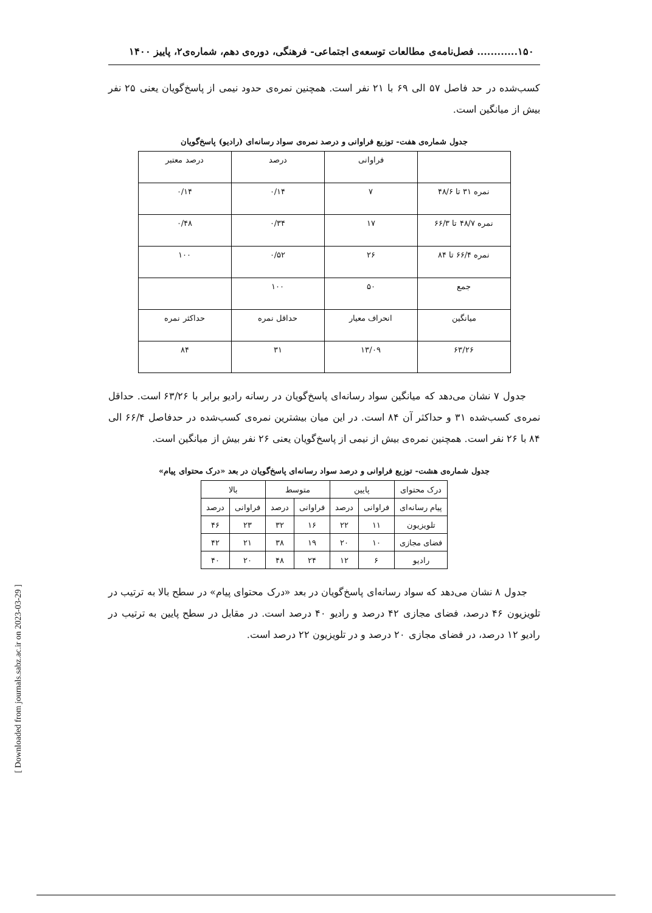۱۵۰............ فصل‌نامه‌ی مطالعات توسعه‌ی اجتماعی- فرهنگی، دوره‌ی دهم، شماره‌ی۲، پاییز ۱۴۰۰
کسب‌شده در حد فاصل ۵۷ الی ۶۹ با ۲۱ نفر است. همچنین نمره‌ی حدود نیمی از پاسخ‌گویان یعنی ۲۵ نفر بیش از میانگین است.
جدول شماره‌ی هفت- توزیع فراوانی و درصد نمره‌ی سواد رسانه‌ای (رادیو) پاسخ‌گویان
| | فراوانی | درصد | درصد معتبر |
| نمره ۳۱ تا ۴۸/۶ | ۷ | ۰/۱۴ | ۰/۱۴ |
| نمره ۴۸/۷ تا ۶۶/۳ | ۱۷ | ۰/۳۴ | ۰/۴۸ |
| نمره ۶۶/۴ تا ۸۴ | ۲۶ | ۰/۵۲ | ۱۰۰ |
| جمع | ۵۰ | ۱۰۰ | |
| میانگین | انحراف معیار | حداقل نمره | حداکثر نمره |
| ۶۳/۲۶ | ۱۳/۰۹ | ۳۱ | ۸۴ |
جدول ۷ نشان می‌دهد که میانگین سواد رسانه‌ای پاسخ‌گویان در رسانه رادیو برابر با ۶۳/۲۶ است. حداقل نمره‌ی کسب‌شده ۳۱ و حداکثر آن ۸۴ است. در این میان بیشترین نمره‌ی کسب‌شده در حدفاصل ۶۶/۴ الی ۸۴ با ۲۶ نفر است. همچنین نمره‌ی بیش از نیمی از پاسخ‌گویان یعنی ۲۶ نفر بیش از میانگین است.
جدول شماره‌ی هشت- توزیع فراوانی و درصد سواد رسانه‌ای پاسخ‌گویان در بعد «درک محتوای پیام»
| درک محتوای | پایین | | متوسط | | بالا | |
| پیام رسانه‌ای | فراوانی | درصد | فراوانی | درصد | فراوانی | درصد |
| تلویزیون | ۱۱ | ۲۲ | ۱۶ | ۳۲ | ۲۳ | ۴۶ |
| فضای مجازی | ۱۰ | ۲۰ | ۱۹ | ۳۸ | ۲۱ | ۴۲ |
| رادیو | ۶ | ۱۲ | ۲۴ | ۴۸ | ۲۰ | ۴۰ |
جدول ۸ نشان می‌دهد که سواد رسانه‌ای پاسخ‌گویان در بعد «درک محتوای پیام» در سطح بالا به ترتیب در تلویزیون ۴۶ درصد، فضای مجازی ۴۲ درصد و رادیو ۴۰ درصد است. در مقابل در سطح پایین به ترتیب در رادیو ۱۲ درصد، در فضای مجازی ۲۰ درصد و در تلویزیون ۲۲ درصد است.
[ Downloaded from journals.sabz.ac.ir on 2023-03-29 ]